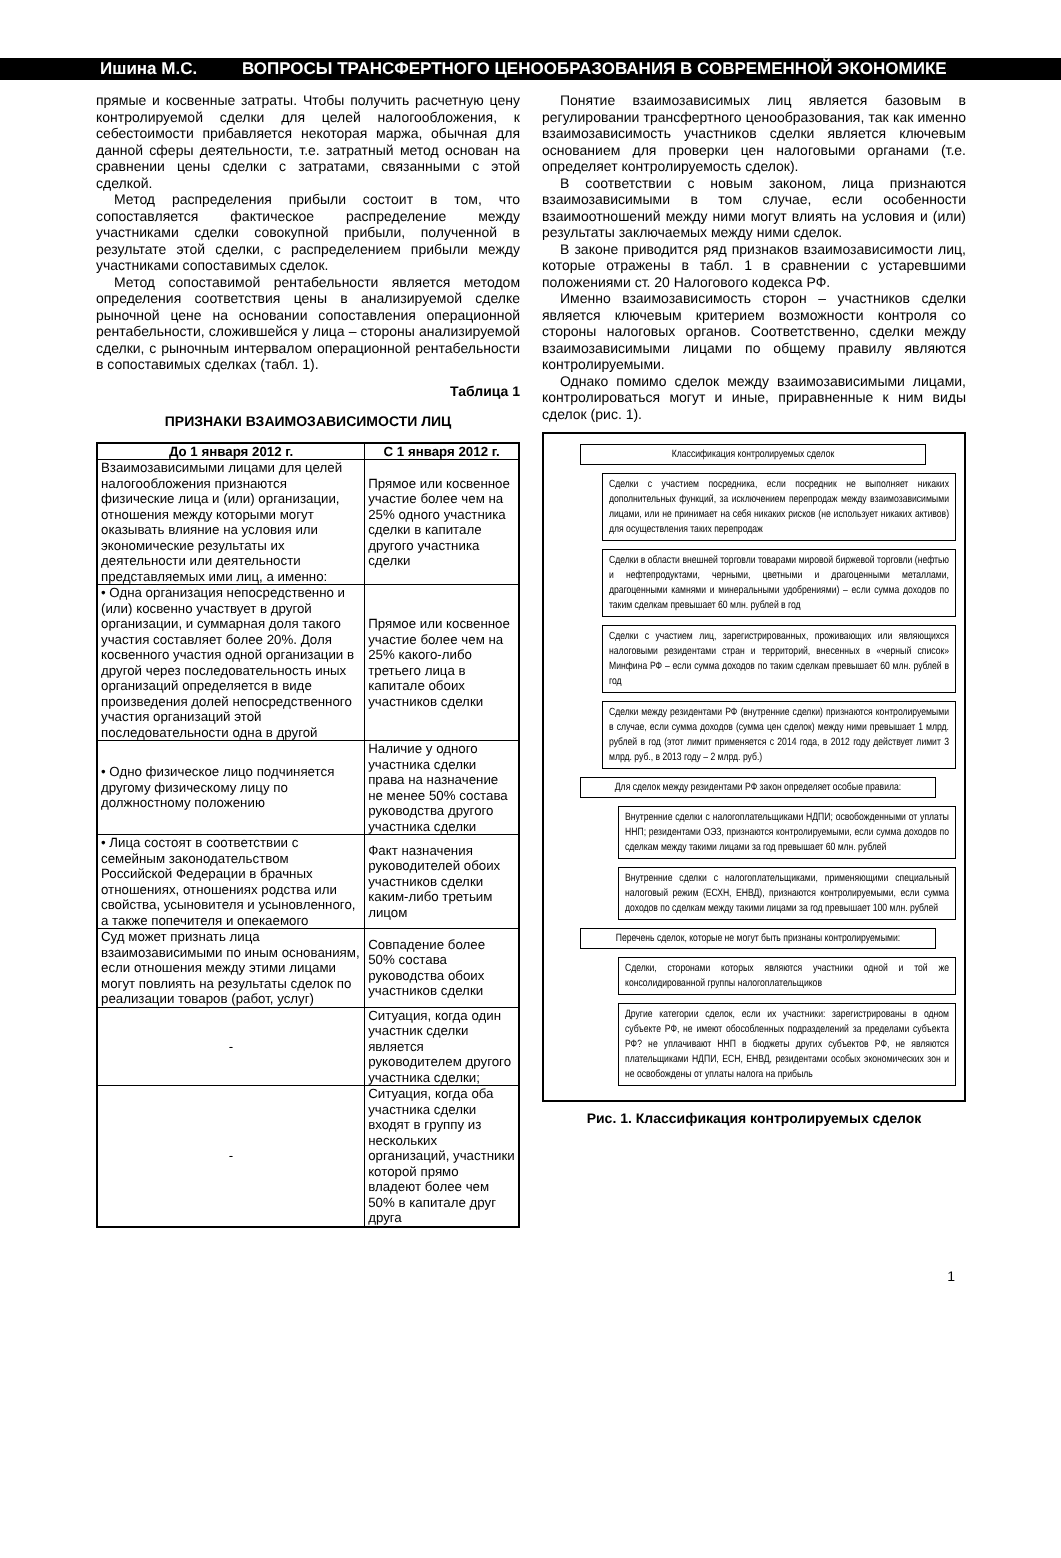Ишина М.С. ВОПРОСЫ ТРАНСФЕРТНОГО ЦЕНООБРАЗОВАНИЯ В СОВРЕМЕННОЙ ЭКОНОМИКЕ
прямые и косвенные затраты. Чтобы получить расчетную цену контролируемой сделки для целей налогообложения, к себестоимости прибавляется некоторая маржа, обычная для данной сферы деятельности, т.е. затратный метод основан на сравнении цены сделки с затратами, связанными с этой сделкой.
Метод распределения прибыли состоит в том, что сопоставляется фактическое распределение между участниками сделки совокупной прибыли, полученной в результате этой сделки, с распределением прибыли между участниками сопоставимых сделок.
Метод сопоставимой рентабельности является методом определения соответствия цены в анализируемой сделке рыночной цене на основании сопоставления операционной рентабельности, сложившейся у лица – стороны анализируемой сделки, с рыночным интервалом операционной рентабельности в сопоставимых сделках (табл. 1).
Таблица 1
ПРИЗНАКИ ВЗАИМОЗАВИСИМОСТИ ЛИЦ
| До 1 января 2012 г. | С 1 января 2012 г. |
| --- | --- |
| Взаимозависимыми лицами для целей налогообложения признаются физические лица и (или) организации, отношения между которыми могут оказывать влияние на условия или экономические результаты их деятельности или деятельности представляемых ими лиц, а именно: | Прямое или косвенное участие более чем на 25% одного участника сделки в капитале другого участника сделки |
| • Одна организация непосредственно и (или) косвенно участвует в другой организации, и суммарная доля такого участия составляет более 20%. Доля косвенного участия одной организации в другой через последовательность иных организаций определяется в виде произведения долей непосредственного участия организаций этой последовательности одна в другой | Прямое или косвенное участие более чем на 25% какого-либо третьего лица в капитале обоих участников сделки |
| • Одно физическое лицо подчиняется другому физическому лицу по должностному положению | Наличие у одного участника сделки права на назначение не менее 50% состава руководства другого участника сделки |
| • Лица состоят в соответствии с семейным законодательством Российской Федерации в брачных отношениях, отношениях родства или свойства, усыновителя и усыновленного, а также попечителя и опекаемого | Факт назначения руководителей обоих участников сделки каким-либо третьим лицом |
| Суд может признать лица взаимозависимыми по иным основаниям, если отношения между этими лицами могут повлиять на результаты сделок по реализации товаров (работ, услуг) | Совпадение более 50% состава руководства обоих участников сделки |
| - | Ситуация, когда один участник сделки является руководителем другого участника сделки; |
| - | Ситуация, когда оба участника сделки входят в группу из нескольких организаций, участники которой прямо владеют более чем 50% в капитале друг друга |
Понятие взаимозависимых лиц является базовым в регулировании трансфертного ценообразования, так как именно взаимозависимость участников сделки является ключевым основанием для проверки цен налоговыми органами (т.е. определяет контролируемость сделок).
В соответствии с новым законом, лица признаются взаимозависимыми в том случае, если особенности взаимоотношений между ними могут влиять на условия и (или) результаты заключаемых между ними сделок.
В законе приводится ряд признаков взаимозависимости лиц, которые отражены в табл. 1 в сравнении с устаревшими положениями ст. 20 Налогового кодекса РФ.
Именно взаимозависимость сторон – участников сделки является ключевым критерием возможности контроля со стороны налоговых органов. Соответственно, сделки между взаимозависимыми лицами по общему правилу являются контролируемыми.
Однако помимо сделок между взаимозависимыми лицами, контролироваться могут и иные, приравненные к ним виды сделок (рис. 1).
Классификация контролируемых сделок
Сделки с участием посредника, если посредник не выполняет никаких дополнительных функций, за исключением перепродаж между взаимозависимыми лицами, или не принимает на себя никаких рисков (не использует никаких активов) для осуществления таких перепродаж
Сделки в области внешней торговли товарами мировой биржевой торговли (нефтью и нефтепродуктами, черными, цветными и драгоценными металлами, драгоценными камнями и минеральными удобрениями) – если сумма доходов по таким сделкам превышает 60 млн. рублей в год
Сделки с участием лиц, зарегистрированных, проживающих или являющихся налоговыми резидентами стран и территорий, внесенных в «черный список» Минфина РФ – если сумма доходов по таким сделкам превышает 60 млн. рублей в год
Сделки между резидентами РФ (внутренние сделки) признаются контролируемыми в случае, если сумма доходов (сумма цен сделок) между ними превышает 1 млрд. рублей в год (этот лимит применяется с 2014 года, в 2012 году действует лимит 3 млрд. руб., в 2013 году – 2 млрд. руб.)
Для сделок между резидентами РФ закон определяет особые правила:
Внутренние сделки с налогоплательщиками НДПИ; освобожденными от уплаты ННП; резидентами ОЭЗ, признаются контролируемыми, если сумма доходов по сделкам между такими лицами за год превышает 60 млн. рублей
Внутренние сделки с налогоплательщиками, применяющими специальный налоговый режим (ЕСХН, ЕНВД), признаются контролируемыми, если сумма доходов по сделкам между такими лицами за год превышает 100 млн. рублей
Перечень сделок, которые не могут быть признаны контролируемыми:
Сделки, сторонами которых являются участники одной и той же консолидированной группы налогоплательщиков
Другие категории сделок, если их участники: зарегистрированы в одном субъекте РФ, не имеют обособленных подразделений за пределами субъекта РФ? не уплачивают ННП в бюджеты других субъектов РФ, не являются плательщиками НДПИ, ЕСН, ЕНВД, резидентами особых экономических зон и не освобождены от уплаты налога на прибыль
Рис. 1. Классификация контролируемых сделок
1